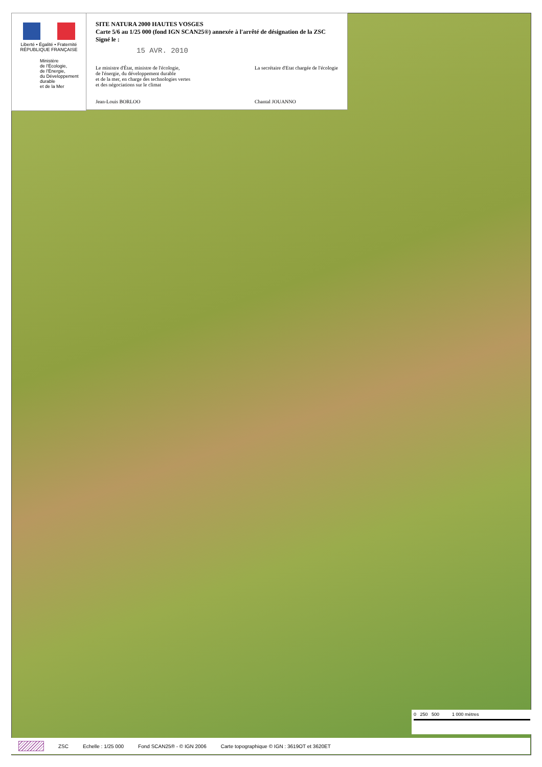Liberté • Égalité • Fraternité
RÉPUBLIQUE FRANÇAISE
Ministère
de l'Écologie,
de l'Énergie,
du Développement
durable
et de la Mer
SITE NATURA 2000 HAUTES VOSGES
Carte 5/6 au 1/25 000 (fond IGN SCAN25®) annexée à l'arrêté de désignation de la ZSC
Signé le :
15 AVR. 2010
Le ministre d'État, ministre de l'écologie,
de l'énergie, du développement durable
et de la mer, en charge des technologies vertes
et des négociations sur le climat
Jean-Louis BORLOO
La secrétaire d'Etat chargée de l'écologie
Chantal JOUANNO
0 250 500 1 000 mètres
ZSC Echelle : 1/25 000 Fond SCAN25® - © IGN 2006 Carte topographique © IGN : 3619OT et 3620ET